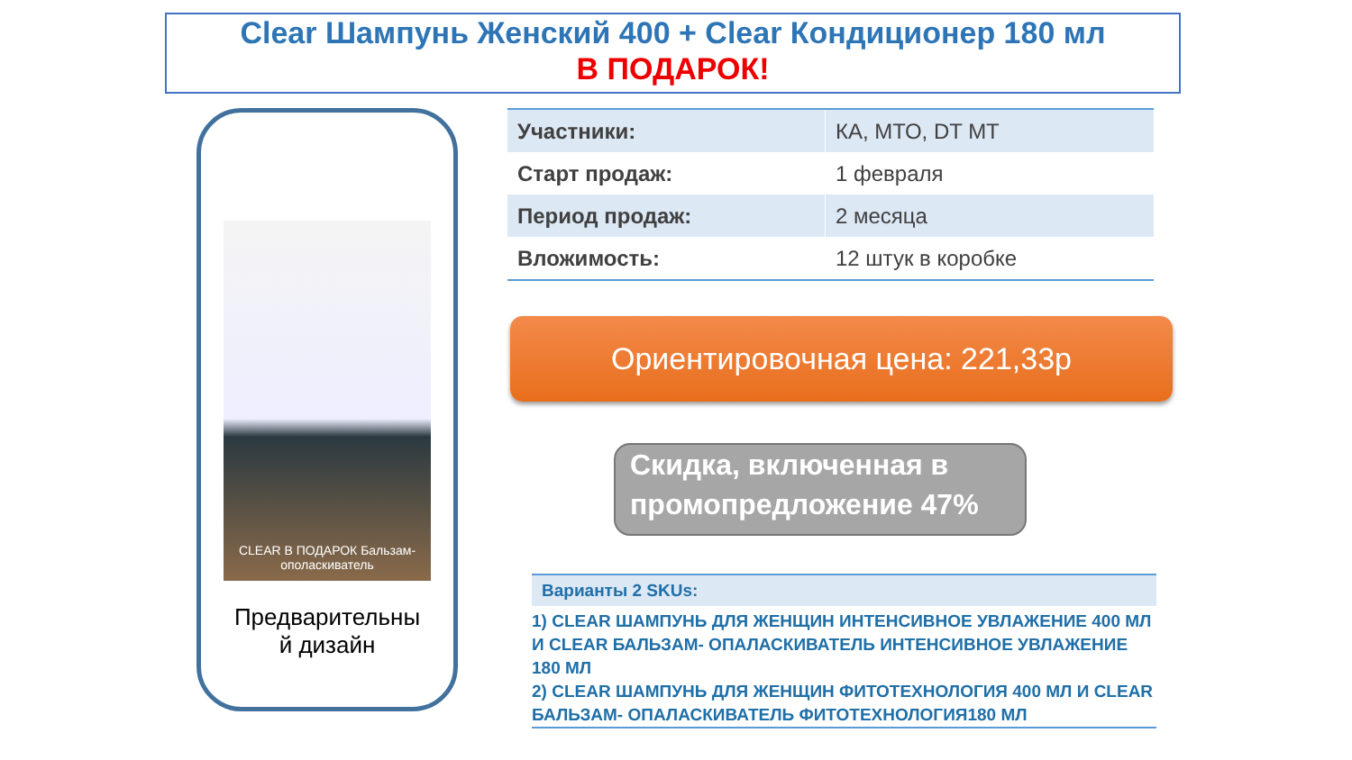Clear Шампунь Женский 400 + Clear Кондиционер 180 мл
В ПОДАРОК!
CLEAR В ПОДАРОК Бальзам-ополаскиватель
Предварительны
й дизайн
| Участники: | КА, МТО, DT MT |
| Старт продаж: | 1 февраля |
| Период продаж: | 2 месяца |
| Вложимость: | 12 штук в коробке |
Ориентировочная цена: 221,33р
Скидка, включенная в промопредложение 47%
Варианты 2 SKUs:
1) CLEAR ШАМПУНЬ ДЛЯ ЖЕНЩИН ИНТЕНСИВНОЕ УВЛАЖЕНИЕ 400 МЛ И CLEAR БАЛЬЗАМ- ОПАЛАСКИВАТЕЛЬ ИНТЕНСИВНОЕ УВЛАЖЕНИЕ 180 МЛ
2) CLEAR ШАМПУНЬ ДЛЯ ЖЕНЩИН ФИТОТЕХНОЛОГИЯ 400 МЛ И CLEAR БАЛЬЗАМ- ОПАЛАСКИВАТЕЛЬ ФИТОТЕХНОЛОГИЯ180 МЛ